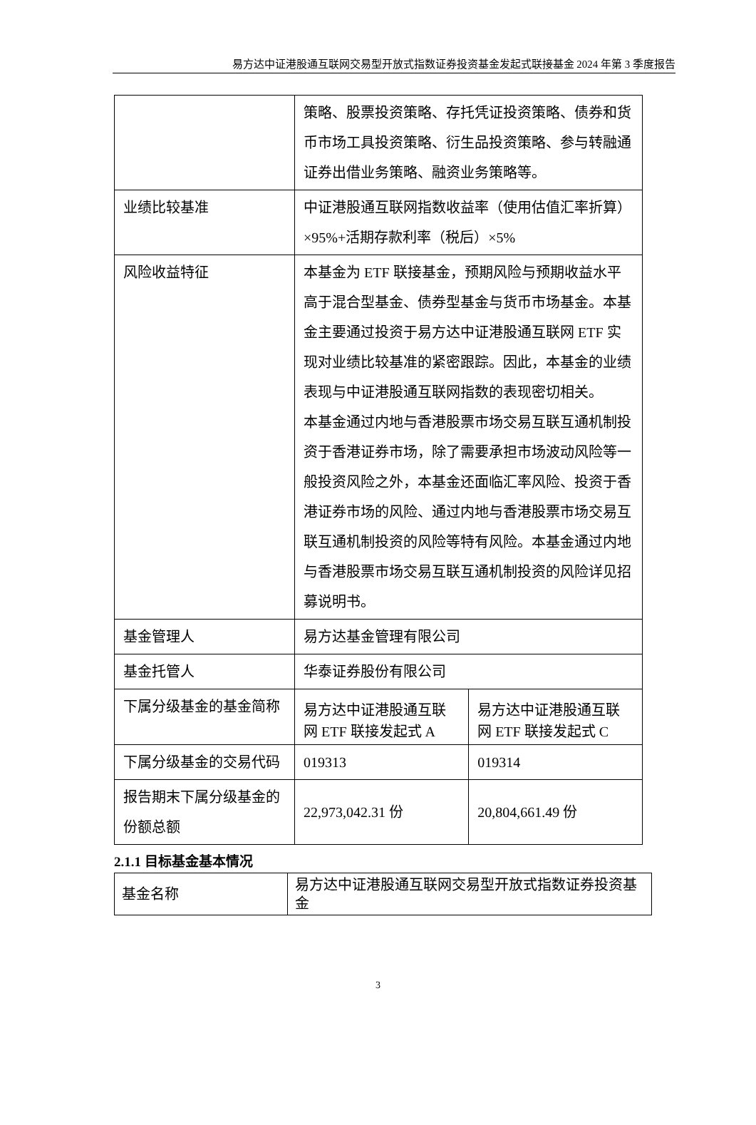易方达中证港股通互联网交易型开放式指数证券投资基金发起式联接基金 2024 年第 3 季度报告
| | 策略、股票投资策略、存托凭证投资策略、债券和货币市场工具投资策略、衍生品投资策略、参与转融通证券出借业务策略、融资业务策略等。 | |
| 业绩比较基准 | 中证港股通互联网指数收益率（使用估值汇率折算）×95%+活期存款利率（税后）×5% | |
| 风险收益特征 | 本基金为 ETF 联接基金，预期风险与预期收益水平高于混合型基金、债券型基金与货币市场基金。本基金主要通过投资于易方达中证港股通互联网 ETF 实现对业绩比较基准的紧密跟踪。因此，本基金的业绩表现与中证港股通互联网指数的表现密切相关。 本基金通过内地与香港股票市场交易互联互通机制投资于香港证券市场，除了需要承担市场波动风险等一般投资风险之外，本基金还面临汇率风险、投资于香港证券市场的风险、通过内地与香港股票市场交易互联互通机制投资的风险等特有风险。本基金通过内地与香港股票市场交易互联互通机制投资的风险详见招募说明书。 | |
| 基金管理人 | 易方达基金管理有限公司 | |
| 基金托管人 | 华泰证券股份有限公司 | |
| 下属分级基金的基金简称 | 易方达中证港股通互联网 ETF 联接发起式 A | 易方达中证港股通互联网 ETF 联接发起式 C |
| 下属分级基金的交易代码 | 019313 | 019314 |
| 报告期末下属分级基金的份额总额 | 22,973,042.31 份 | 20,804,661.49 份 |
2.1.1 目标基金基本情况
| 基金名称 | 易方达中证港股通互联网交易型开放式指数证券投资基金 |
3